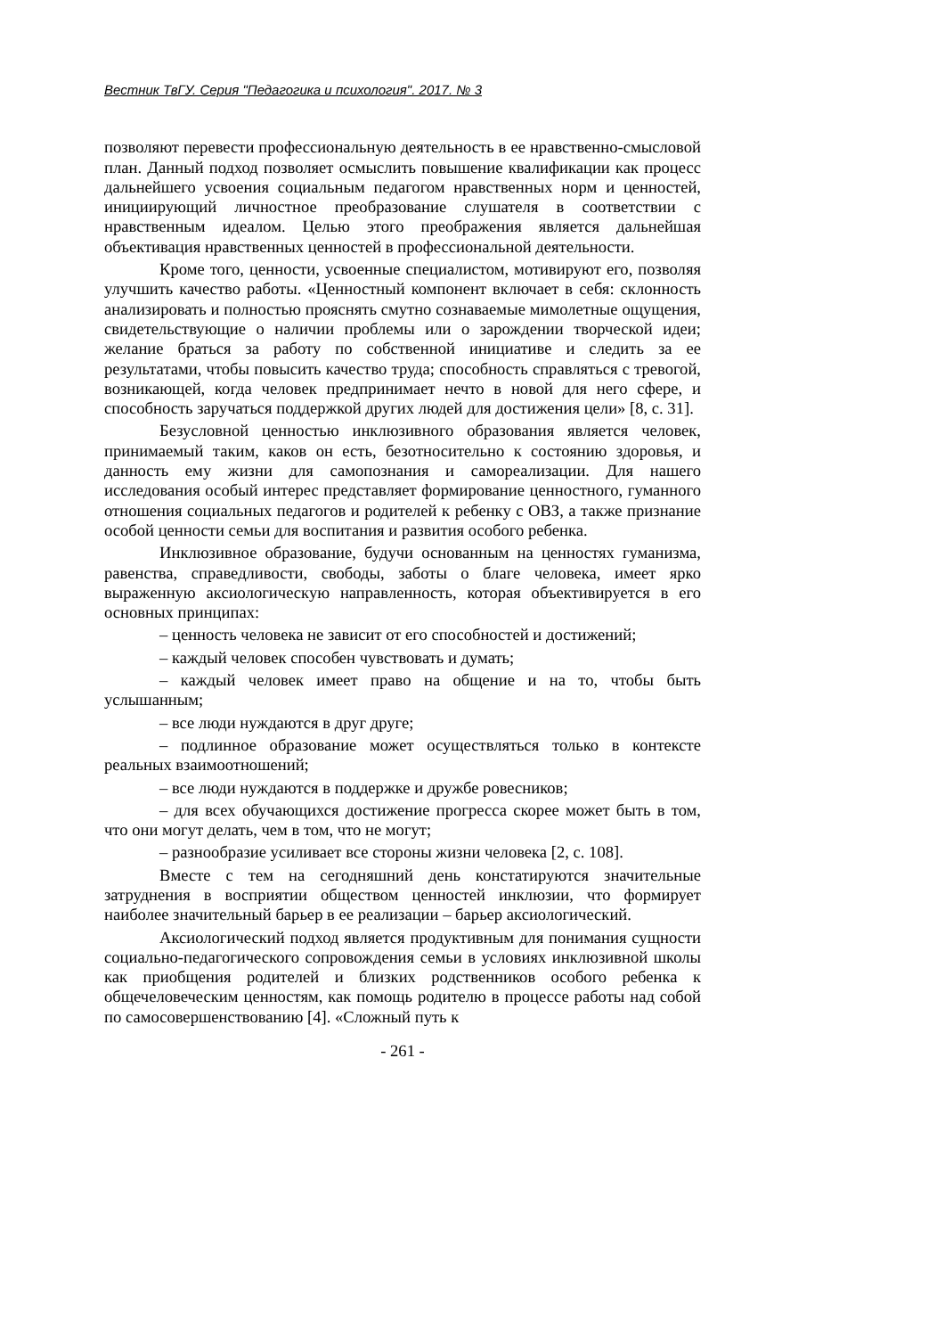Вестник ТвГУ. Серия "Педагогика и психология". 2017. № 3
позволяют перевести профессиональную деятельность в ее нравственно-смысловой план. Данный подход позволяет осмыслить повышение квалификации как процесс дальнейшего усвоения социальным педагогом нравственных норм и ценностей, инициирующий личностное преобразование слушателя в соответствии с нравственным идеалом. Целью этого преображения является дальнейшая объективация нравственных ценностей в профессиональной деятельности.
Кроме того, ценности, усвоенные специалистом, мотивируют его, позволяя улучшить качество работы. «Ценностный компонент включает в себя: склонность анализировать и полностью прояснять смутно сознаваемые мимолетные ощущения, свидетельствующие о наличии проблемы или о зарождении творческой идеи; желание браться за работу по собственной инициативе и следить за ее результатами, чтобы повысить качество труда; способность справляться с тревогой, возникающей, когда человек предпринимает нечто в новой для него сфере, и способность заручаться поддержкой других людей для достижения цели» [8, с. 31].
Безусловной ценностью инклюзивного образования является человек, принимаемый таким, каков он есть, безотносительно к состоянию здоровья, и данность ему жизни для самопознания и самореализации. Для нашего исследования особый интерес представляет формирование ценностного, гуманного отношения социальных педагогов и родителей к ребенку с ОВЗ, а также признание особой ценности семьи для воспитания и развития особого ребенка.
Инклюзивное образование, будучи основанным на ценностях гуманизма, равенства, справедливости, свободы, заботы о благе человека, имеет ярко выраженную аксиологическую направленность, которая объективируется в его основных принципах:
– ценность человека не зависит от его способностей и достижений;
– каждый человек способен чувствовать и думать;
– каждый человек имеет право на общение и на то, чтобы быть услышанным;
– все люди нуждаются в друг друге;
– подлинное образование может осуществляться только в контексте реальных взаимоотношений;
– все люди нуждаются в поддержке и дружбе ровесников;
– для всех обучающихся достижение прогресса скорее может быть в том, что они могут делать, чем в том, что не могут;
– разнообразие усиливает все стороны жизни человека [2, с. 108].
Вместе с тем на сегодняшний день констатируются значительные затруднения в восприятии обществом ценностей инклюзии, что формирует наиболее значительный барьер в ее реализации – барьер аксиологический.
Аксиологический подход является продуктивным для понимания сущности социально-педагогического сопровождения семьи в условиях инклюзивной школы как приобщения родителей и близких родственников особого ребенка к общечеловеческим ценностям, как помощь родителю в процессе работы над собой по самосовершенствованию [4]. «Сложный путь к
- 261 -